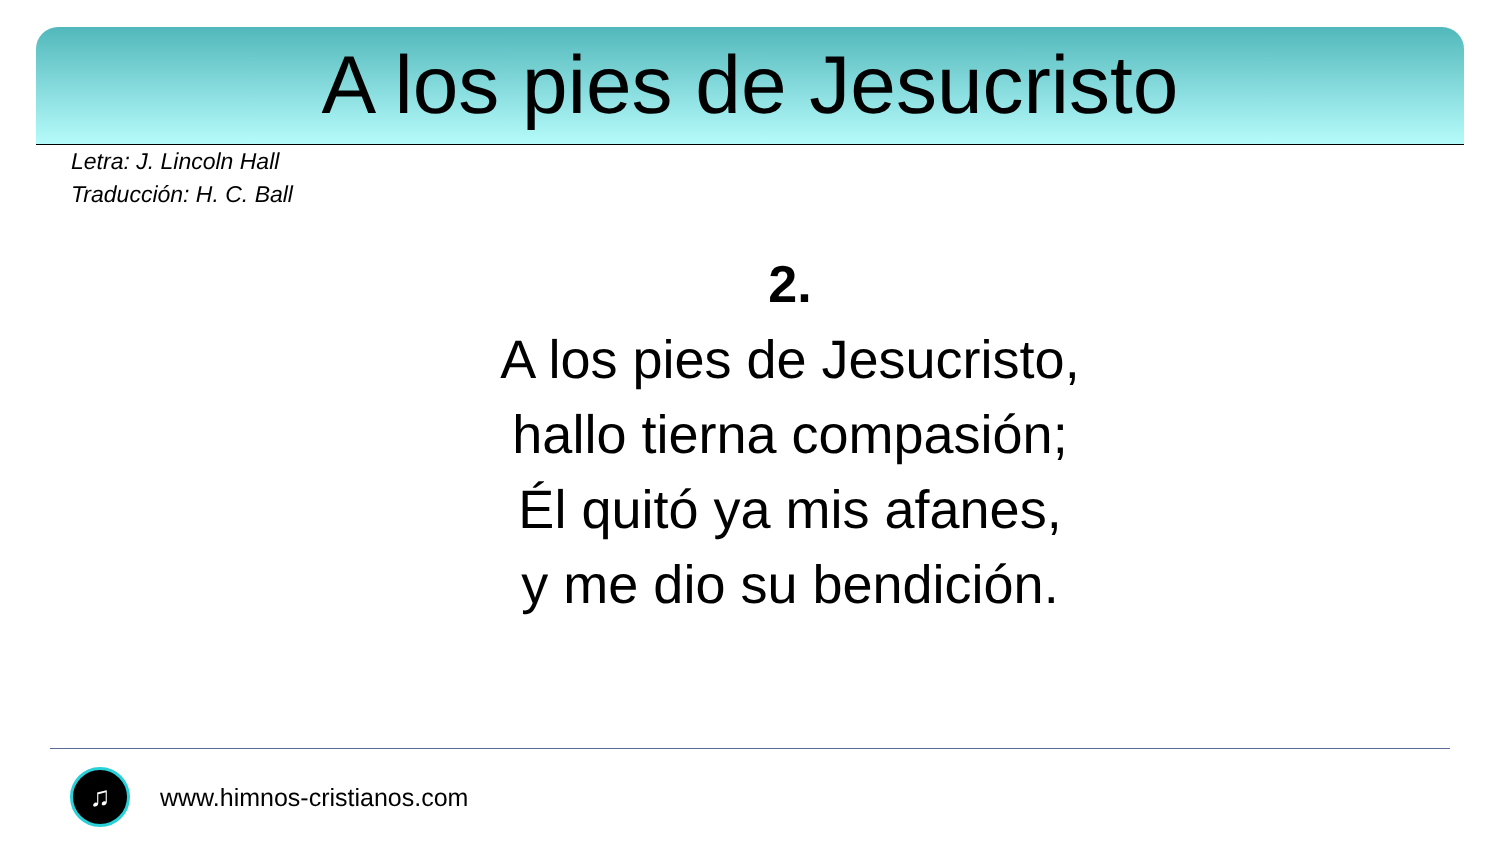A los pies de Jesucristo
Letra: J. Lincoln Hall
Traducción: H. C. Ball
2.
A los pies de Jesucristo,
hallo tierna compasión;
Él quitó ya mis afanes,
y me dio su bendición.
♫
www.himnos-cristianos.com